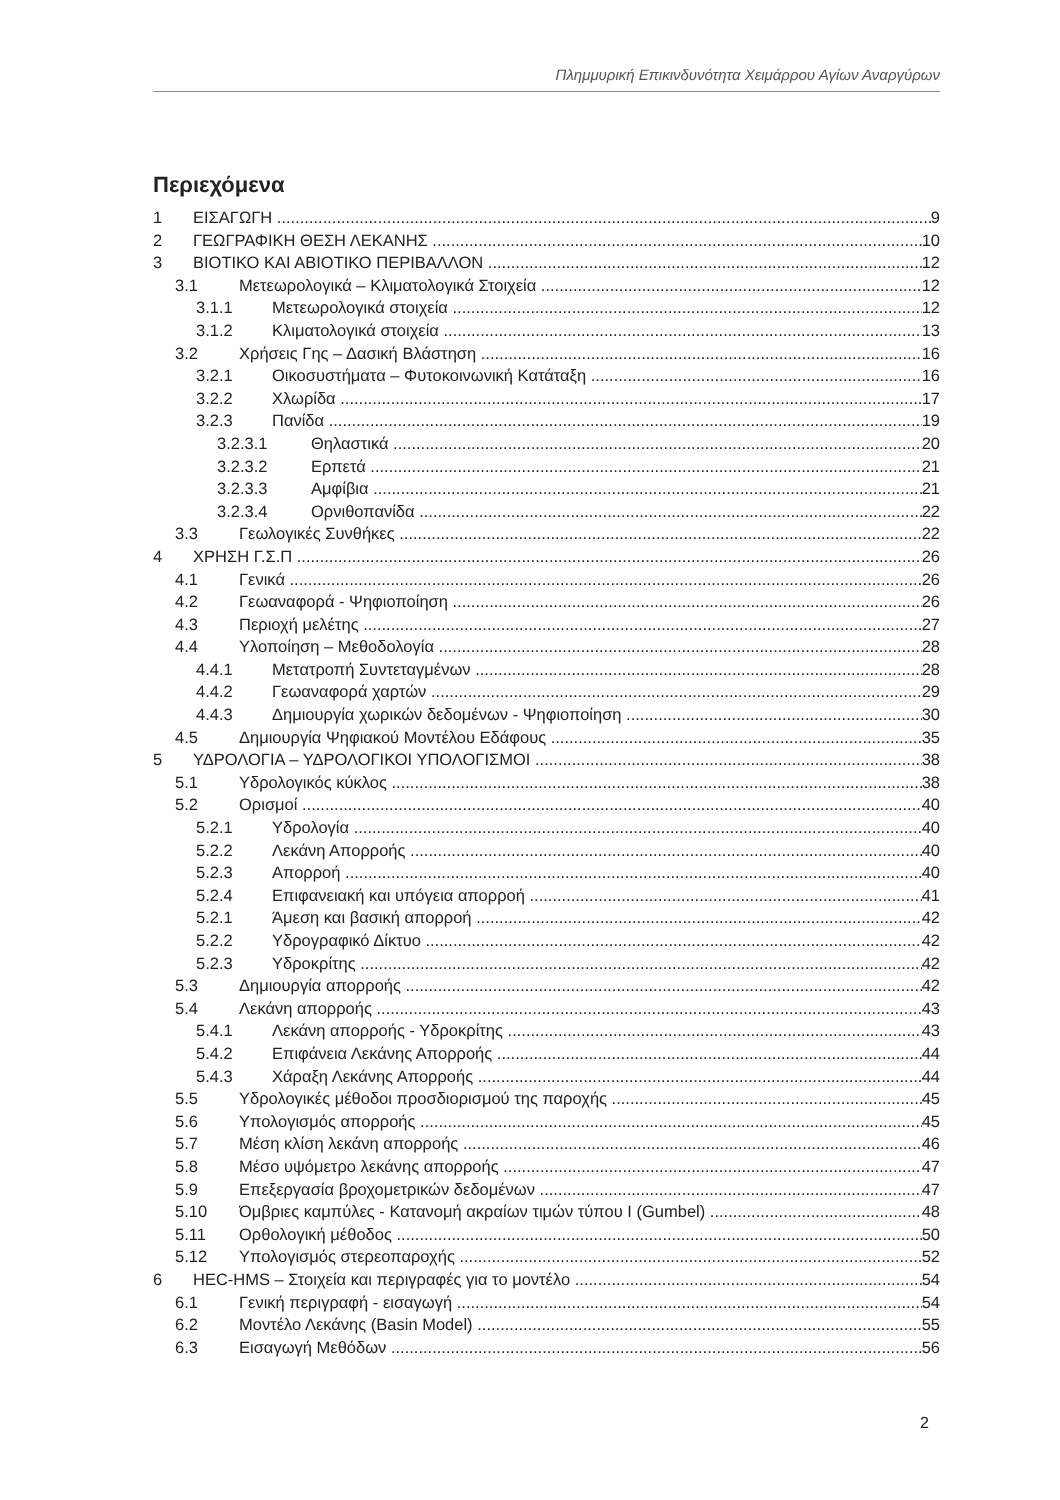Πλημμυρική Επικινδυνότητα Χειμάρρου Αγίων Αναργύρων
Περιεχόμενα
1 ΕΙΣΑΓΩΓΗ 9
2 ΓΕΩΓΡΑΦΙΚΗ ΘΕΣΗ ΛΕΚΑΝΗΣ 10
3 ΒΙΟΤΙΚΟ ΚΑΙ ΑΒΙΟΤΙΚΟ ΠΕΡΙΒΑΛΛΟΝ 12
3.1 Μετεωρολογικά – Κλιματολογικά Στοιχεία 12
3.1.1 Μετεωρολογικά στοιχεία 12
3.1.2 Κλιματολογικά στοιχεία 13
3.2 Χρήσεις Γης – Δασική Βλάστηση 16
3.2.1 Οικοσυστήματα – Φυτοκοινωνική Κατάταξη 16
3.2.2 Χλωρίδα 17
3.2.3 Πανίδα 19
3.2.3.1 Θηλαστικά 20
3.2.3.2 Ερπετά 21
3.2.3.3 Αμφίβια 21
3.2.3.4 Ορνιθοπανίδα 22
3.3 Γεωλογικές Συνθήκες 22
4 ΧΡΗΣΗ Γ.Σ.Π 26
4.1 Γενικά 26
4.2 Γεωαναφορά - Ψηφιοποίηση 26
4.3 Περιοχή μελέτης 27
4.4 Υλοποίηση – Μεθοδολογία 28
4.4.1 Μετατροπή Συντεταγμένων 28
4.4.2 Γεωαναφορά χαρτών 29
4.4.3 Δημιουργία χωρικών δεδομένων - Ψηφιοποίηση 30
4.5 Δημιουργία Ψηφιακού Μοντέλου Εδάφους 35
5 ΥΔΡΟΛΟΓΙΑ – ΥΔΡΟΛΟΓΙΚΟΙ ΥΠΟΛΟΓΙΣΜΟΙ 38
5.1 Υδρολογικός κύκλος 38
5.2 Ορισμοί 40
5.2.1 Υδρολογία 40
5.2.2 Λεκάνη Απορροής 40
5.2.3 Απορροή 40
5.2.4 Επιφανειακή και υπόγεια απορροή 41
5.2.1 Άμεση και βασική απορροή 42
5.2.2 Υδρογραφικό Δίκτυο 42
5.2.3 Υδροκρίτης 42
5.3 Δημιουργία απορροής 42
5.4 Λεκάνη απορροής 43
5.4.1 Λεκάνη απορροής - Υδροκρίτης 43
5.4.2 Επιφάνεια Λεκάνης Απορροής 44
5.4.3 Χάραξη Λεκάνης Απορροής 44
5.5 Υδρολογικές μέθοδοι προσδιορισμού της παροχής 45
5.6 Υπολογισμός απορροής 45
5.7 Μέση κλίση λεκάνη απορροής 46
5.8 Μέσο υψόμετρο λεκάνης απορροής 47
5.9 Επεξεργασία βροχομετρικών δεδομένων 47
5.10 Όμβριες καμπύλες - Κατανομή ακραίων τιμών τύπου I (Gumbel) 48
5.11 Ορθολογική μέθοδος 50
5.12 Υπολογισμός στερεοπαροχής 52
6 HEC-HMS – Στοιχεία και περιγραφές για το μοντέλο 54
6.1 Γενική περιγραφή - εισαγωγή 54
6.2 Μοντέλο Λεκάνης (Basin Model) 55
6.3 Εισαγωγή Μεθόδων 56
2